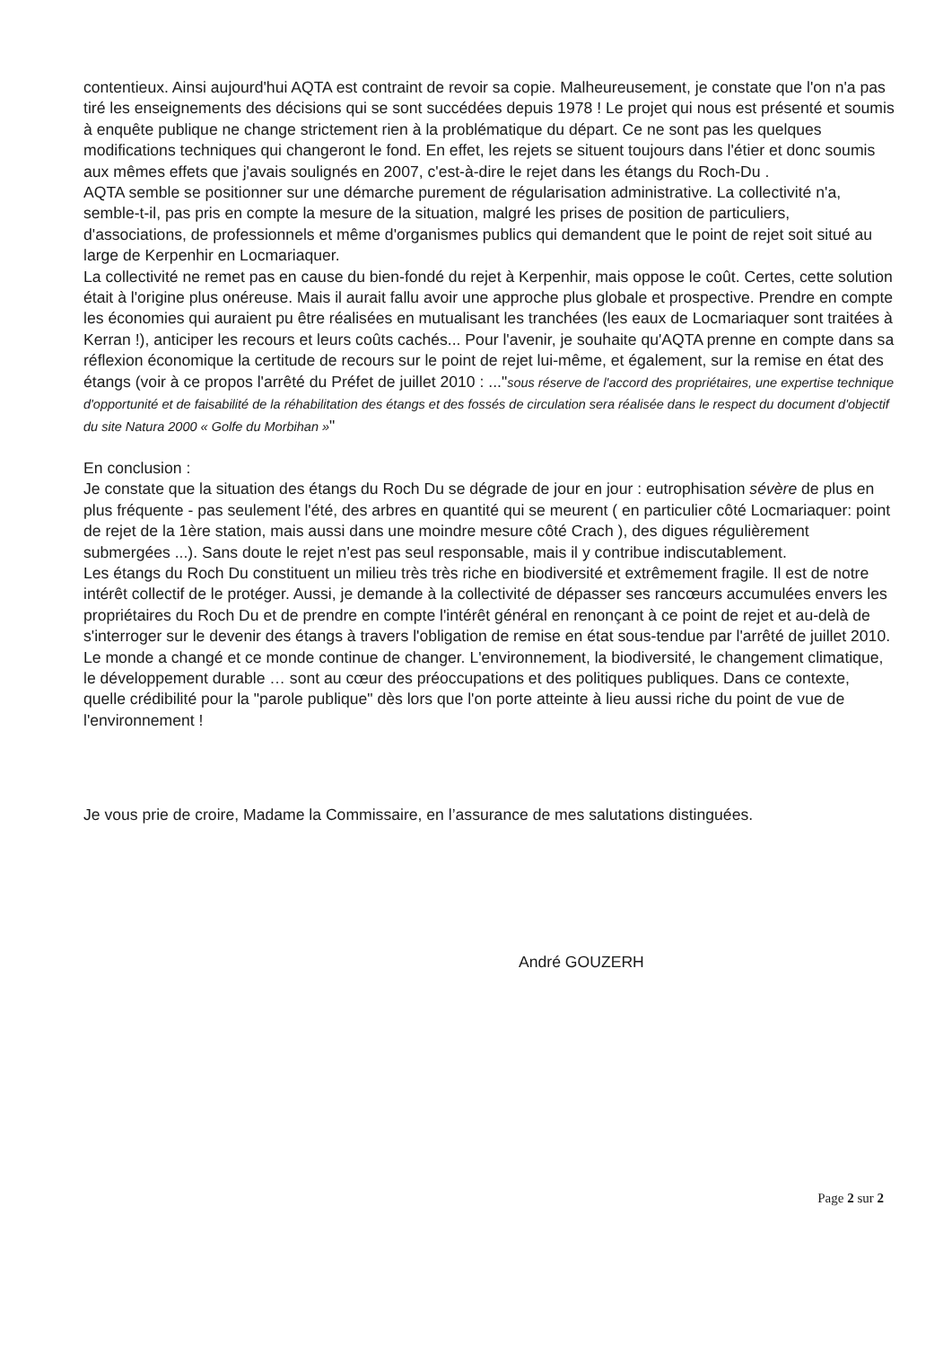contentieux. Ainsi aujourd'hui AQTA est contraint de revoir sa copie. Malheureusement, je constate que l'on n'a pas tiré les enseignements des décisions qui se sont succédées depuis 1978 ! Le projet qui nous est présenté et soumis à enquête publique ne change strictement rien à la problématique du départ. Ce ne sont pas les quelques modifications techniques qui changeront le fond. En effet, les rejets se situent toujours dans l'étier et donc soumis aux mêmes effets que j'avais soulignés en 2007, c'est-à-dire le rejet dans les étangs du Roch-Du .
AQTA semble se positionner sur une démarche purement de régularisation administrative. La collectivité n'a, semble-t-il, pas pris en compte la mesure de la situation, malgré les prises de position de particuliers, d'associations, de professionnels et même d'organismes publics qui demandent que le point de rejet soit situé au large de Kerpenhir en Locmariaquer.
La collectivité ne remet pas en cause du bien-fondé du rejet à Kerpenhir, mais oppose le coût. Certes, cette solution était à l'origine plus onéreuse. Mais il aurait fallu avoir une approche plus globale et prospective. Prendre en compte les économies qui auraient pu être réalisées en mutualisant les tranchées (les eaux de Locmariaquer sont traitées à Kerran !), anticiper les recours et leurs coûts cachés... Pour l'avenir, je souhaite qu'AQTA prenne en compte dans sa réflexion économique la certitude de recours sur le point de rejet lui-même, et également, sur la remise en état des étangs (voir à ce propos l'arrêté du Préfet de juillet 2010 : ..."sous réserve de l'accord des propriétaires, une expertise technique d'opportunité et de faisabilité de la réhabilitation des étangs et des fossés de circulation sera réalisée dans le respect du document d'objectif du site Natura 2000 « Golfe du Morbihan »"
En conclusion :
Je constate que la situation des étangs du Roch Du se dégrade de jour en jour : eutrophisation sévère de plus en plus fréquente - pas seulement l'été, des arbres en quantité qui se meurent ( en particulier côté Locmariaquer: point de rejet de la 1ère station, mais aussi dans une moindre mesure côté Crach ), des digues régulièrement submergées ...). Sans doute le rejet n'est pas seul responsable, mais il y contribue indiscutablement.
Les étangs du Roch Du constituent un milieu très très riche en biodiversité et extrêmement fragile. Il est de notre intérêt collectif de le protéger. Aussi, je demande à la collectivité de dépasser ses rancœurs accumulées envers les propriétaires du Roch Du et de prendre en compte l'intérêt général en renonçant à ce point de rejet et au-delà de s'interroger sur le devenir des étangs à travers l'obligation de remise en état sous-tendue par l'arrêté de juillet 2010.
Le monde a changé et ce monde continue de changer. L'environnement, la biodiversité, le changement climatique, le développement durable … sont au cœur des préoccupations et des politiques publiques. Dans ce contexte, quelle crédibilité pour la "parole publique" dès lors que l'on porte atteinte à lieu aussi riche du point de vue de l'environnement !
Je vous prie de croire, Madame la Commissaire, en l’assurance de mes salutations distinguées.
André GOUZERH
Page 2 sur 2